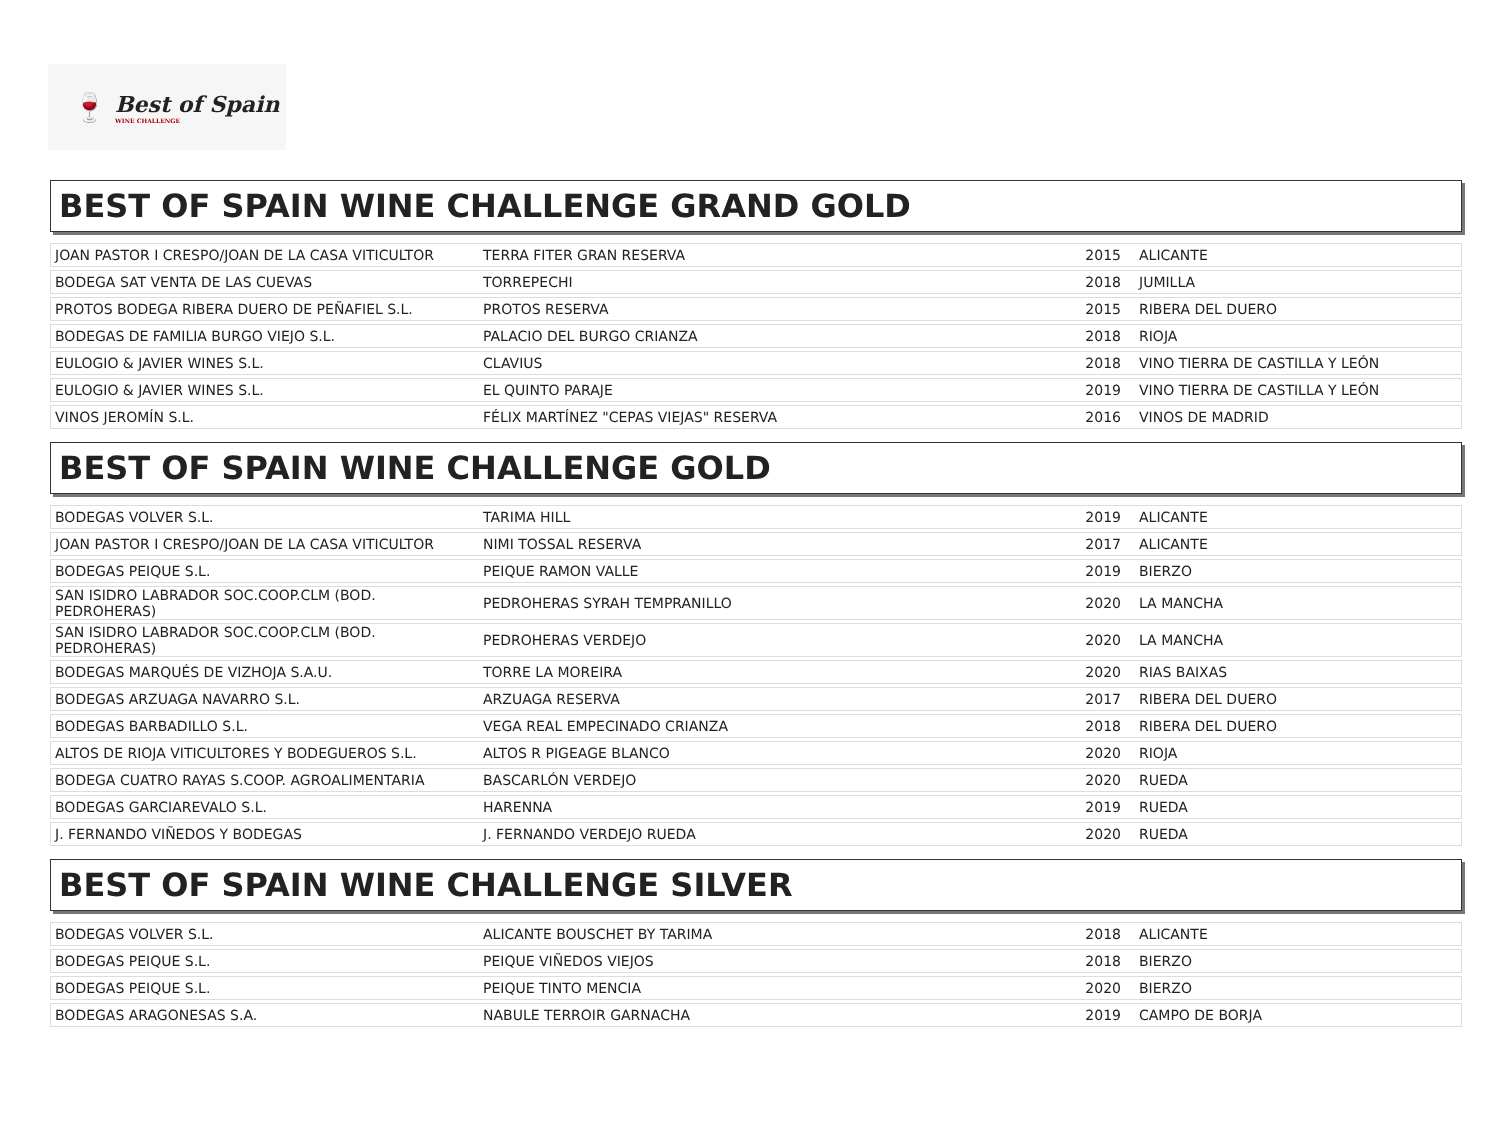🍷
Best of Spain
WINE CHALLENGE
BEST OF SPAIN WINE CHALLENGE GRAND GOLD
| JOAN PASTOR I CRESPO/JOAN DE LA CASA VITICULTOR | TERRA FITER GRAN RESERVA | 2015 | ALICANTE |
| BODEGA SAT VENTA DE LAS CUEVAS | TORREPECHI | 2018 | JUMILLA |
| PROTOS BODEGA RIBERA DUERO DE PEÑAFIEL S.L. | PROTOS RESERVA | 2015 | RIBERA DEL DUERO |
| BODEGAS DE FAMILIA BURGO VIEJO S.L. | PALACIO DEL BURGO CRIANZA | 2018 | RIOJA |
| EULOGIO & JAVIER WINES S.L. | CLAVIUS | 2018 | VINO TIERRA DE CASTILLA Y LEÓN |
| EULOGIO & JAVIER WINES S.L. | EL QUINTO PARAJE | 2019 | VINO TIERRA DE CASTILLA Y LEÓN |
| VINOS JEROMÍN S.L. | FÉLIX MARTÍNEZ "CEPAS VIEJAS" RESERVA | 2016 | VINOS DE MADRID |
BEST OF SPAIN WINE CHALLENGE GOLD
| BODEGAS VOLVER S.L. | TARIMA HILL | 2019 | ALICANTE |
| JOAN PASTOR I CRESPO/JOAN DE LA CASA VITICULTOR | NIMI TOSSAL RESERVA | 2017 | ALICANTE |
| BODEGAS PEIQUE S.L. | PEIQUE RAMON VALLE | 2019 | BIERZO |
| SAN ISIDRO LABRADOR SOC.COOP.CLM (BOD. PEDROHERAS) | PEDROHERAS SYRAH TEMPRANILLO | 2020 | LA MANCHA |
| SAN ISIDRO LABRADOR SOC.COOP.CLM (BOD. PEDROHERAS) | PEDROHERAS VERDEJO | 2020 | LA MANCHA |
| BODEGAS MARQUÉS DE VIZHOJA S.A.U. | TORRE LA MOREIRA | 2020 | RIAS BAIXAS |
| BODEGAS ARZUAGA NAVARRO S.L. | ARZUAGA RESERVA | 2017 | RIBERA DEL DUERO |
| BODEGAS BARBADILLO S.L. | VEGA REAL EMPECINADO CRIANZA | 2018 | RIBERA DEL DUERO |
| ALTOS DE RIOJA VITICULTORES Y BODEGUEROS S.L. | ALTOS R PIGEAGE BLANCO | 2020 | RIOJA |
| BODEGA CUATRO RAYAS S.COOP. AGROALIMENTARIA | BASCARLÓN VERDEJO | 2020 | RUEDA |
| BODEGAS GARCIAREVALO S.L. | HARENNA | 2019 | RUEDA |
| J. FERNANDO VIÑEDOS Y BODEGAS | J. FERNANDO VERDEJO RUEDA | 2020 | RUEDA |
BEST OF SPAIN WINE CHALLENGE SILVER
| BODEGAS VOLVER S.L. | ALICANTE BOUSCHET BY TARIMA | 2018 | ALICANTE |
| BODEGAS PEIQUE S.L. | PEIQUE VIÑEDOS VIEJOS | 2018 | BIERZO |
| BODEGAS PEIQUE S.L. | PEIQUE TINTO MENCIA | 2020 | BIERZO |
| BODEGAS ARAGONESAS S.A. | NABULE TERROIR GARNACHA | 2019 | CAMPO DE BORJA |